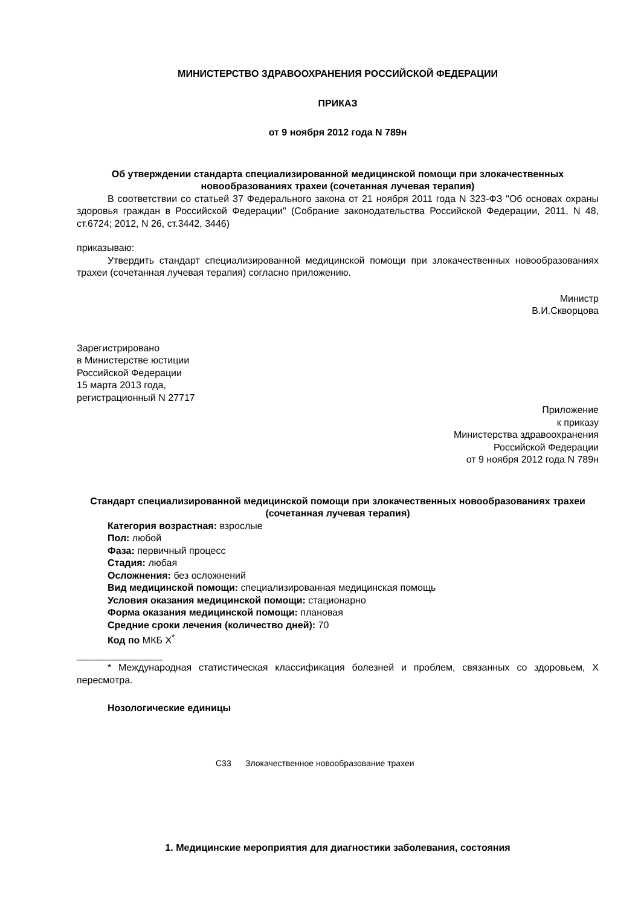МИНИСТЕРСТВО ЗДРАВООХРАНЕНИЯ РОССИЙСКОЙ ФЕДЕРАЦИИ
ПРИКАЗ
от 9 ноября 2012 года N 789н
Об утверждении стандарта специализированной медицинской помощи при злокачественных новообразованиях трахеи (сочетанная лучевая терапия)
В соответствии со статьей 37 Федерального закона от 21 ноября 2011 года N 323-ФЗ "Об основах охраны здоровья граждан в Российской Федерации" (Собрание законодательства Российской Федерации, 2011, N 48, ст.6724; 2012, N 26, ст.3442, 3446)
приказываю:
Утвердить стандарт специализированной медицинской помощи при злокачественных новообразованиях трахеи (сочетанная лучевая терапия) согласно приложению.
Министр
В.И.Скворцова
Зарегистрировано
в Министерстве юстиции
Российской Федерации
15 марта 2013 года,
регистрационный N 27717
Приложение
к приказу
Министерства здравоохранения
Российской Федерации
от 9 ноября 2012 года N 789н
Стандарт специализированной медицинской помощи при злокачественных новообразованиях трахеи (сочетанная лучевая терапия)
Категория возрастная: взрослые
Пол: любой
Фаза: первичный процесс
Стадия: любая
Осложнения: без осложнений
Вид медицинской помощи: специализированная медицинская помощь
Условия оказания медицинской помощи: стационарно
Форма оказания медицинской помощи: плановая
Средние сроки лечения (количество дней): 70
Код по МКБ X<sup>*</sup>
________________
* Международная статистическая классификация болезней и проблем, связанных со здоровьем, X пересмотра.
Нозологические единицы
C33 Злокачественное новообразование трахеи
1. Медицинские мероприятия для диагностики заболевания, состояния